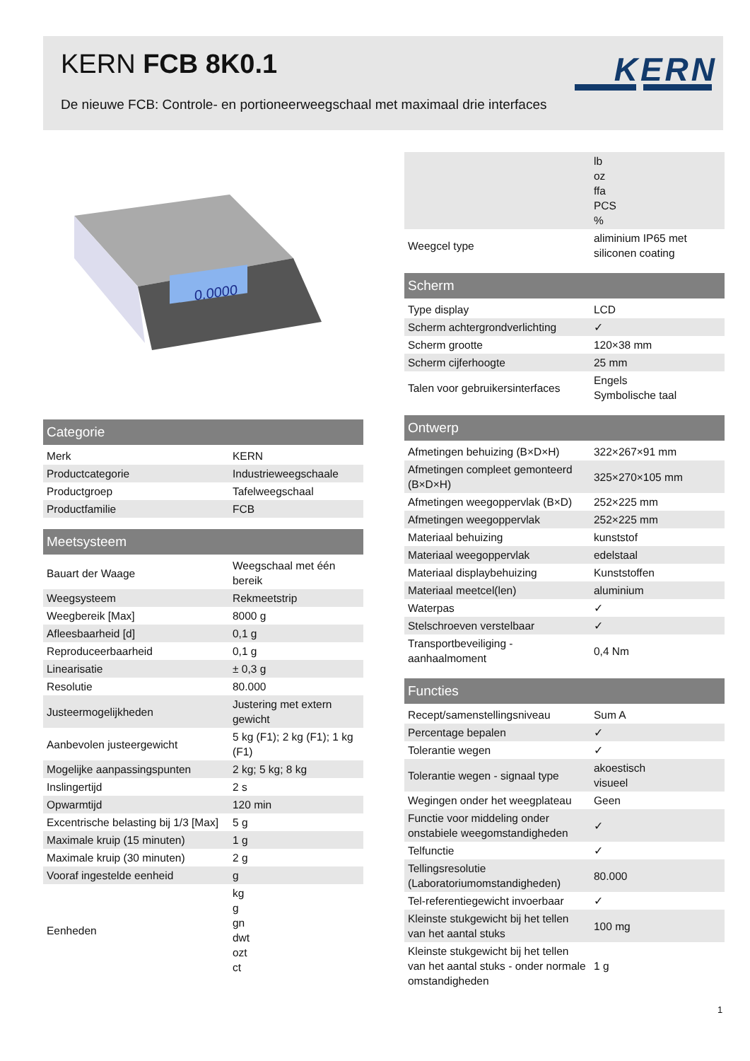KERN FCB 8K0.1 KERN
De nieuwe FCB: Controle- en portioneerweegschaal met maximaal drie interfaces
0.0000
| Categorie | |
| --- | --- |
| Merk | KERN |
| Productcategorie | Industrieweegschaale |
| Productgroep | Tafelweegschaal |
| Productfamilie | FCB |
| Meetsysteem | |
| --- | --- |
| Bauart der Waage | Weegschaal met één bereik |
| Weegsysteem | Rekmeetstrip |
| Weegbereik [Max] | 8000 g |
| Afleesbaarheid [d] | 0,1 g |
| Reproduceerbaarheid | 0,1 g |
| Linearisatie | ± 0,3 g |
| Resolutie | 80.000 |
| Justeermogelijkheden | Justering met extern gewicht |
| Aanbevolen justeergewicht | 5 kg (F1); 2 kg (F1); 1 kg (F1) |
| Mogelijke aanpassingspunten | 2 kg; 5 kg; 8 kg |
| Inslingertijd | 2 s |
| Opwarmtijd | 120 min |
| Excentrische belasting bij 1/3 [Max] | 5 g |
| Maximale kruip (15 minuten) | 1 g |
| Maximale kruip (30 minuten) | 2 g |
| Vooraf ingestelde eenheid | g |
| Eenheden | kg g gn dwt ozt ct |
| | lb oz ffa PCS % |
| Weegcel type | aliminium IP65 met siliconen coating |
| Scherm | |
| --- | --- |
| Type display | LCD |
| Scherm achtergrondverlichting | ✓ |
| Scherm grootte | 120×38 mm |
| Scherm cijferhoogte | 25 mm |
| Talen voor gebruikersinterfaces | Engels Symbolische taal |
| Ontwerp | |
| --- | --- |
| Afmetingen behuizing (B×D×H) | 322×267×91 mm |
| Afmetingen compleet gemonteerd (B×D×H) | 325×270×105 mm |
| Afmetingen weegoppervlak (B×D) | 252×225 mm |
| Afmetingen weegoppervlak | 252×225 mm |
| Materiaal behuizing | kunststof |
| Materiaal weegoppervlak | edelstaal |
| Materiaal displaybehuizing | Kunststoffen |
| Materiaal meetcel(len) | aluminium |
| Waterpas | ✓ |
| Stelschroeven verstelbaar | ✓ |
| Transportbeveiliging - aanhaalmoment | 0,4 Nm |
| Functies | |
| --- | --- |
| Recept/samenstellingsniveau | Sum A |
| Percentage bepalen | ✓ |
| Tolerantie wegen | ✓ |
| Tolerantie wegen - signaal type | akoestisch visueel |
| Wegingen onder het weegplateau | Geen |
| Functie voor middeling onder onstabiele weegomstandigheden | ✓ |
| Telfunctie | ✓ |
| Tellingsresolutie (Laboratoriumomstandigheden) | 80.000 |
| Tel-referentiegewicht invoerbaar | ✓ |
| Kleinste stukgewicht bij het tellen van het aantal stuks | 100 mg |
| Kleinste stukgewicht bij het tellen van het aantal stuks - onder normale omstandigheden | 1 g |
1